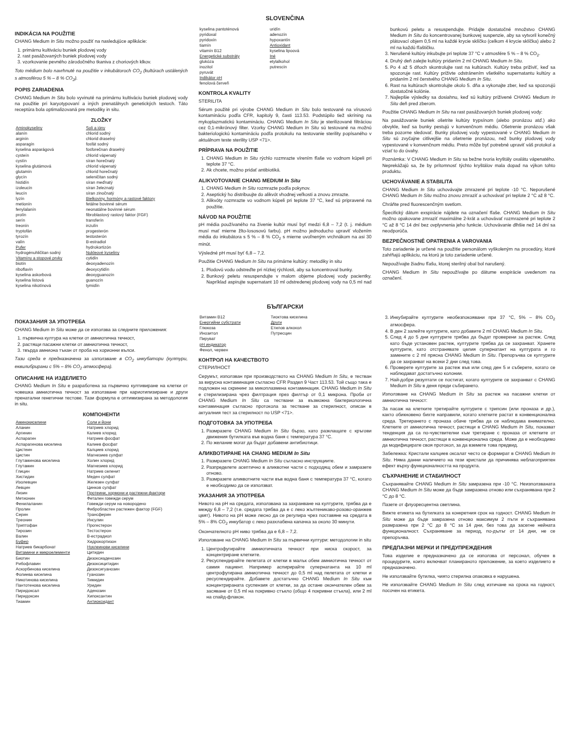SLOVENČINA
INDIKÁCIA NA POUŽITIE
CHANG Medium In Situ možno použiť na nasledujúce aplikácie:
1. primárnu kultiváciu buniek plodovej vody
2. rast pasážovaných buniek plodovej vody
3. vzorkovanie pevného zárodočného tkaniva z choriových klkov.
Toto médium bolo navrhnuté na použitie v inkubátoroch CO<sub>2</sub> (kultúrach ustálených s atmosférou 5 % – 8 % CO<sub>2</sub>).
POPIS ZARIADENIA
CHANG Medium In Situ bolo vyvinuté na primárnu kultiváciu buniek plodovej vody na použitie pri karyotypovaní a iných prenatálnych genetických testoch. Táto receptúra bola optimalizovaná pre metodiky in situ.
ZLOŽKY
| Aminokyseliny | Soli a ióny |
| alanín arginín asparagín kyselina asparágová cysteín cystín kyselina glutámová glutamín glycín histidín izoleucín leucín lyzín metionín fenylalanín prolín serín treonín tryptofán tyrozín valín Pufer hydrogénuhličitan sodný Vitamíny a stopové prvky biotín riboflavín kyselina askorbová kyselina listová kyselina nikotínová kyselina pantoténová pyridoxal pyridoxín tiamín vitamín B12 Energetické substráty glukóza inozitol pyruvát Indikátor pH fenolová červeň | chlorid sodný chlorid draselný fosfát sodný fosforečnan draselný chlorid vápenatý síran horečnatý chlorid vápenatý chlorid horečnatý seleničitan sodný síran meďnatý síran železnatý síran zinočnatý Bielkoviny, hormóny a rastové faktory fetálne bovinné sérum neonatálne bovinné sérum fibroblastový rastový faktor (FGF) transferín inzulín progesterón testosterón B-estradiol hydrokortizón Nukleové kyseliny cytidín deoxyadenozín deoxycytidín deoxyguanozín guanozín tymidín uridín adenozín hypoxantín Antioxidant kyselina lipoová Iné etylalkohol putrescín |
KONTROLA KVALITY
STERILITA
Sérum použité pri výrobe CHANG Medium In Situ bolo testované na vírusovú kontamináciu podľa CFR, kapitoly 9, časti 113.53. Podstúpilo tiež skríning na mykoplazmatickú kontamináciu. CHANG Medium In Situ je sterilizované filtráciou cez 0,1-mikrónový filter. Vzorky CHANG Medium In Situ sú testované na možnú bakteriologickú kontamináciu podľa protokolu na testovanie sterility popísaného v aktuálnom teste sterility USP <71>.
PRÍPRAVA NA POUŽITIE
1. CHANG Medium In Situ rýchlo rozmrazte vírením fľaše vo vodnom kúpeli pri teplote 37 °C.
2. Ak chcete, možno pridať antibiotiká.
ALIKVOTOVANIE CHANG MEDIUM In Situ
1. CHANG Medium In Situ rozmrazte podľa pokynov.
2. Aseptický ho distribuujte do alikvót vhodnej veľkosti a znovu zmrazte.
3. Alikvóty rozmrazte vo vodnom kúpeli pri teplote 37 °C, keď sú pripravené na použitie.
NÁVOD NA POUŽITIE
pH média používaného na živenie kultúr musí byť medzi 6,8 – 7,2 (t. j. médium musí mať mierne žlto-lososovú farbu). pH možno jednoducho upraviť vložením média do inkubátora s 5 % – 8 % CO<sub>2</sub> s mierne uvoľneným vrchnákom na asi 30 minút.
Výsledné pH musí byť 6,8 – 7,2.
Použitie CHANG Medium In Situ na primárne kultúry: metodiky in situ
1. Plodovú vodu odstreďte pri nízkej rýchlosti, aby sa koncentroval bunky.
2. Bunkový peletu resuspendujte v malom objeme plodovej vody pacientky. Napríklad aspirujte supernatant 10 ml odstredenej plodovej vody na 0,5 ml nad bunkovú peletu a resuspendujte. Pridajte dostatočné množstvo CHANG Medium In Situ do koncentrovanej bunkovej suspenzie, aby sa vytvoril konečný plátovací objem 0,5 ml na každé krycie sklíčko (celkom 4 krycie sklíčka) alebo 2 ml na každú fľaštičku.
3. Nerušené kultúry inkubujte pri teplote 37 °C v atmosfére 5 % – 8 % CO<sub>2</sub>.
4. Druhý deň zalejte kultúry pridaním 2 ml CHANG Medium In Situ.
5. Po 4 až 5 dňoch skontrolujte rast na kultúrach. Kultúry treba priživiť, keď sa spozoruje rast. Kultúry priživte odstránením všetkého supernatantu kultúry a pridaním 2 ml čerstvého CHANG Medium In Situ.
6. Rast na kultúrach skontrolujte okolo 5. dňa a vykonajte zber, keď sa spozorujú dostatočné kolónie.
7. Najlepšie výsledky sa dosiahnu, keď sú kultúry priživené CHANG Medium In Situ deň pred zberom.
Použitie CHANG Medium In Situ na rast pasážovaných buniek plodovej vody:
Na pasážovanie buniek ošetrite kultúry trypsínom (alebo pronázou atď.) ako obvykle, keď sa bunky pestujú v konvenčnom médiu. Ošetrenie pronázou však treba pozorne sledovať. Bunky plodovej vody vypestované v CHANG Medium In Situ sú zvyčajne citlivejšie na ošetrenie pronázou, než bunky plodovej vody vypestované v konvenčnom médiu. Preto môže byť potrebné upraviť váš protokol a vziať to do úvahy.
Poznámka: V CHANG Medium In Situ sa bežne tvoria kryštály oxalátu vápenatého. Neprekážajú sa, že by prítomnosť týchto kryštálov mala dopad na výkon tohto produktu.
UCHOVÁVANIE A STABILITA
CHANG Medium In Situ uchovávajte zmrazené pri teplote -10 °C. Neporušené CHANG Medium In Situ možno znovu zmraziť a uchovávať pri teplote 2 °C až 8 °C.
Chráňte pred fluorescenčným svetlom.
Špecifický dátum exspirácie nájdete na označení fľaše. CHANG Medium In Situ možno opakovane zmraziť maximálne 2-krát a uchovávať rozmrazené pri teplote 2 °C až 8 °C 14 dní bez ovplyvnenia jeho funkcie. Uchovávanie dlhšie než 14 dní sa neodporúča.
BEZPEČNOSTNÉ OPATRENIA A VAROVANIA
Toto zariadenie je určené na použitie personálom vyškoleným na procedúry, ktoré zahŕňajú aplikáciu, na ktorú je toto zariadenie určené.
Nepoužívajte žiadnu fľašu, ktorej sterilný obal bol narušený.
CHANG Medium In Situ nepoužívajte po dátume exspirácie uvedenom na označení.
БЪЛГАРСКИ
ПОКАЗАНИЯ ЗА УПОТРЕБА
CHANG Medium In Situ може да се използва за следните приложения:
1. първична култура на клетки от амниотична течност,
2. растящи пасажни клетки от амниотична течност,
3. твърда амниона тъкан от проба на хорионни вълси.
Тази среда е предназначена за използване в CO<sub>2</sub> инкубатори (култури, еквилибрирани с 5% – 8% CO<sub>2</sub> атмосфера).
ОПИСАНИЕ НА ИЗДЕЛИЕТО
CHANG Medium In Situ е разработена за първично култивиране на клетки от човешка амниотична течност за използване при кариотипизиране и други пренатални генетични тестове. Тази формула е оптимизирана за методология in situ.
КОМПОНЕНТИ
| Аминокиселини | Соли и йони |
| Аланин Аргинин Аспарагин Аспарагинова киселина Цистеин Цистин Глутаминова киселина Глутамин Глицин Хистидин Изолевцин Левцин Лизин Метионин Фенилаланин Пролин Серин Треонин Триптофан Тирозин Валин Буфер Натриев бикарбонат Витамини и микроелементи Биотин Рибофлавин Аскорбинова киселина Фолиева киселина Никотинова киселина Пантотенова киселина Пиридоксал Пиридоксин Тиамин Витамин B12 Енергийни субстрати Глюкоза Инозитол Пируват pH индикатор Фенол, червен | Натриев хлорид Калиев хлорид Натриев фосфат Калиев фосфат Калциев хлорид Магнезиев сулфат Холин хлорид Магнезиев хлорид Натриев селенит Меден сулфат Железен сулфат Цинков сулфат Протеини, хормони и растежни фактори Фетален говежди серум Говежди серум на новородено Фибробластен растежен фактор (FGF) Трансферин Инсулин Прогестерон Тестостерон B-естрадиол Хидрокортизон Нуклеинови киселини Цитидин Дезоксиаденозин Дезоксицитидин Дезоксигуанозин Гуанозин Тимидин Уридин Аденозин Хипоксантин Антиоксидант Тиоктова киселина Други Етилов алкохол Путресцин |
КОНТРОЛ НА КАЧЕСТВОТО
СТЕРИЛНОСТ
Серумът, използван при производството на CHANG Medium In Situ, е тестван за вирусна контаминация съгласно CFR Раздел 9 Част 113.53. Той също така е подложен на скрининг за микоплазмена контаминация. CHANG Medium In Situ е стерилизирана чрез филтрация през филтър от 0,1 микрона. Проби от CHANG Medium In Situ са тествани за възможна бактериологична контаминация съгласно протокола за тестване за стерилност, описан в актуалния тест за стерилност по USP <71>.
ПОДГОТОВКА ЗА УПОТРЕБА
1. Размразете CHANG Medium In Situ бързо, като разклащате с кръгови движения бутилката във водна баня с температура 37 °C.
2. По желание могат да бъдат добавени антибиотици.
АЛИКВОТИРАНЕ НА CHANG MEDIUM In Situ
1. Размразете CHANG Medium In Situ съгласно инструкциите.
2. Разпределете асептично в аликвотни части с подходящ обем и замразете отново.
3. Размразете аликвотните части във водна баня с температура 37 °C, когато е необходимо да се използват.
УКАЗАНИЯ ЗА УПОТРЕБА
Нивото на pH на средата, използвана за захранване на културите, трябва да е между 6,8 – 7,2 (т.е. средата трябва да е с леко жълтеникаво-розово-оранжев цвят). Нивото на pH може лесно да се регулира чрез поставяне на средата в 5% – 8% CO<sub>2</sub> инкубатор с леко разхлабена капачка за около 30 минути.
Окончателното pH ниво трябва да е 6,8 – 7,2.
Използване на CHANG Medium In Situ за първични култури: методологии in situ
1. Центрофугирайте амниотичната течност при ниска скорост, за концентриране клетките.
2. Ресуспендирайте пелетата от клетки в малък обем амниотична течност от самия пациент. Например аспирирайте супернатанта на 10 ml центрофугирана амниотична течност до 0,5 ml над пелетата от клетки и ресуспендирайте. Добавете достатъчно CHANG Medium In Situ към концентрираната суспензия от клетки, за да остане окончателен обем за засяване от 0,5 ml на покривно стъкло (общо 4 покривни стъкла), или 2 ml на спайд-флакон.
3. Инкубирайте културите необезпокоявани при 37 °C, 5% – 8% CO<sub>2</sub> атмосфера.
4. В ден 2 залейте културите, като добавите 2 ml CHANG Medium In Situ.
5. След 4 до 5 дни културите трябва да бъдат проверени за растеж. След като бъде установен растеж, културите трябва да се захранват. Хранете културите, като отстранявате целия супернатант на културата и го замените с 2 ml прясна CHANG Medium In Situ. Препоръчва се културите да се захранват на всеки 2 дни след това.
6. Проверете културите за растеж във или след ден 5 и съберете, когато се наблюдават достатъчно колонии.
7. Най-добри резултати се постигат, когато културите се захранват с CHANG Medium In Situ в деня преди събирането.
Използване на CHANG Medium In Situ за растеж на пасажни клетки от амниотична течност:
За пасаж на клетките третирайте културите с трипсин (или проназа и др.), както обикновено бихте направили, когато клетките растат в конвенционална среда. Третирането с проназа обаче трябва да се наблюдава внимателно. Клетките от амниотична течност, растящи в CHANG Medium In Situ, показват тенденция да са по-чувствителни към третиране с проназа от клетките от амниотична течност, растящи в конвенционална среда. Може да е необходимо да модифицирате своя протокол, за да вземете това предвид.
Забележка: Кристали калциев оксалат често се формират в CHANG Medium In Situ. Няма данни наличието на тези кристали да причинява неблагоприятен ефект върху функционалността на продукта.
СЪХРАНЕНИЕ И СТАБИЛНОСТ
Съхранявайте CHANG Medium In Situ замразена при -10 °C. Неизползваната CHANG Medium In Situ може да бъде замразена отново или съхранявана при 2 °C до 8 °C.
Пазете от флуоресцентна светлина.
Вижте етикета на бутилката за конкретния срок на годност. CHANG Medium In Situ може да бъде замразена отново максимум 2 пъти и съхранявана размразена при 2 °C до 8 °C за 14 дни, без това да засегне нейната функционалност. Съхраняване за период, по-дълъг от 14 дни, не се препоръчва.
ПРЕДПАЗНИ МЕРКИ И ПРЕДУПРЕЖДЕНИЯ
Това изделие е предназначено да се използва от персонал, обучен в процедурите, които включват планираното приложение, за което изделието е предназначено.
Не използвайте бутилка, чиято стерилна опаковка е нарушена.
Не използвайте CHANG Medium In Situ след изтичане на срока на годност, посочен на етикета.